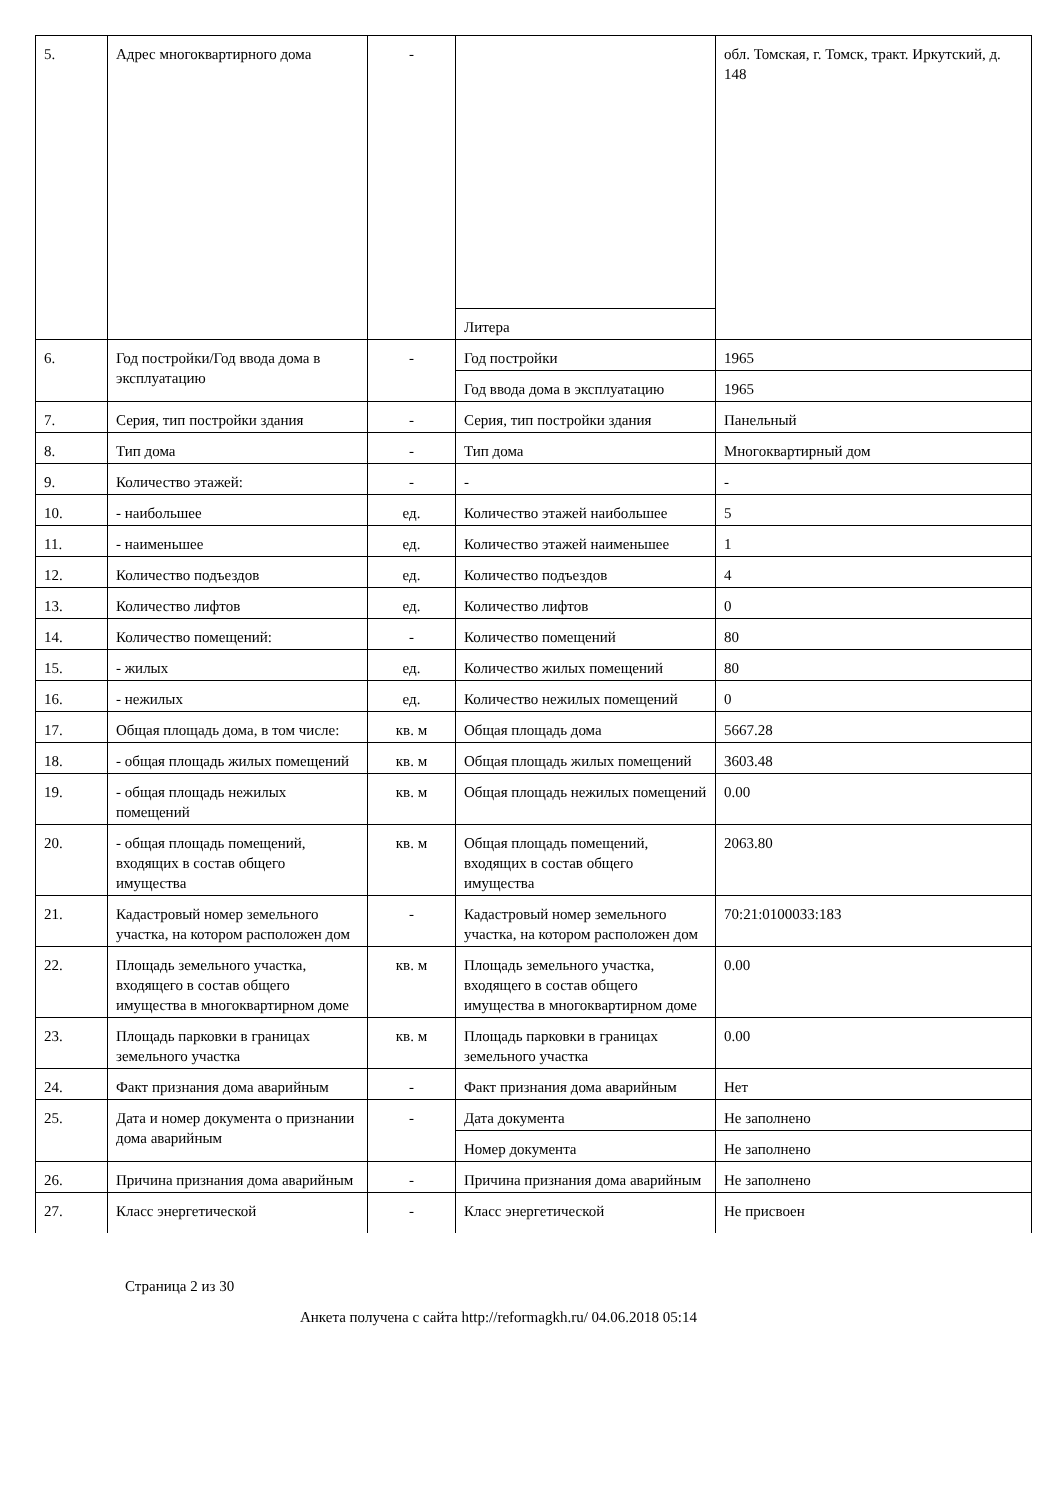| 5. | Адрес многоквартирного дома | - | | обл. Томская, г. Томск, тракт. Иркутский, д. 148 |
| | | | Литера | |
| 6. | Год постройки/Год ввода дома в эксплуатацию | - | Год постройки | 1965 |
| | | | Год ввода дома в эксплуатацию | 1965 |
| 7. | Серия, тип постройки здания | - | Серия, тип постройки здания | Панельный |
| 8. | Тип дома | - | Тип дома | Многоквартирный дом |
| 9. | Количество этажей: | - | - | - |
| 10. | - наибольшее | ед. | Количество этажей наибольшее | 5 |
| 11. | - наименьшее | ед. | Количество этажей наименьшее | 1 |
| 12. | Количество подъездов | ед. | Количество подъездов | 4 |
| 13. | Количество лифтов | ед. | Количество лифтов | 0 |
| 14. | Количество помещений: | - | Количество помещений | 80 |
| 15. | - жилых | ед. | Количество жилых помещений | 80 |
| 16. | - нежилых | ед. | Количество нежилых помещений | 0 |
| 17. | Общая площадь дома, в том числе: | кв. м | Общая площадь дома | 5667.28 |
| 18. | - общая площадь жилых помещений | кв. м | Общая площадь жилых помещений | 3603.48 |
| 19. | - общая площадь нежилых помещений | кв. м | Общая площадь нежилых помещений | 0.00 |
| 20. | - общая площадь помещений, входящих в состав общего имущества | кв. м | Общая площадь помещений, входящих в состав общего имущества | 2063.80 |
| 21. | Кадастровый номер земельного участка, на котором расположен дом | - | Кадастровый номер земельного участка, на котором расположен дом | 70:21:0100033:183 |
| 22. | Площадь земельного участка, входящего в состав общего имущества в многоквартирном доме | кв. м | Площадь земельного участка, входящего в состав общего имущества в многоквартирном доме | 0.00 |
| 23. | Площадь парковки в границах земельного участка | кв. м | Площадь парковки в границах земельного участка | 0.00 |
| 24. | Факт признания дома аварийным | - | Факт признания дома аварийным | Нет |
| 25. | Дата и номер документа о признании дома аварийным | - | Дата документа | Не заполнено |
| | | | Номер документа | Не заполнено |
| 26. | Причина признания дома аварийным | - | Причина признания дома аварийным | Не заполнено |
| 27. | Класс энергетической | - | Класс энергетической | Не присвоен |
Страница 2 из 30
Анкета получена с сайта http://reformagkh.ru/ 04.06.2018 05:14